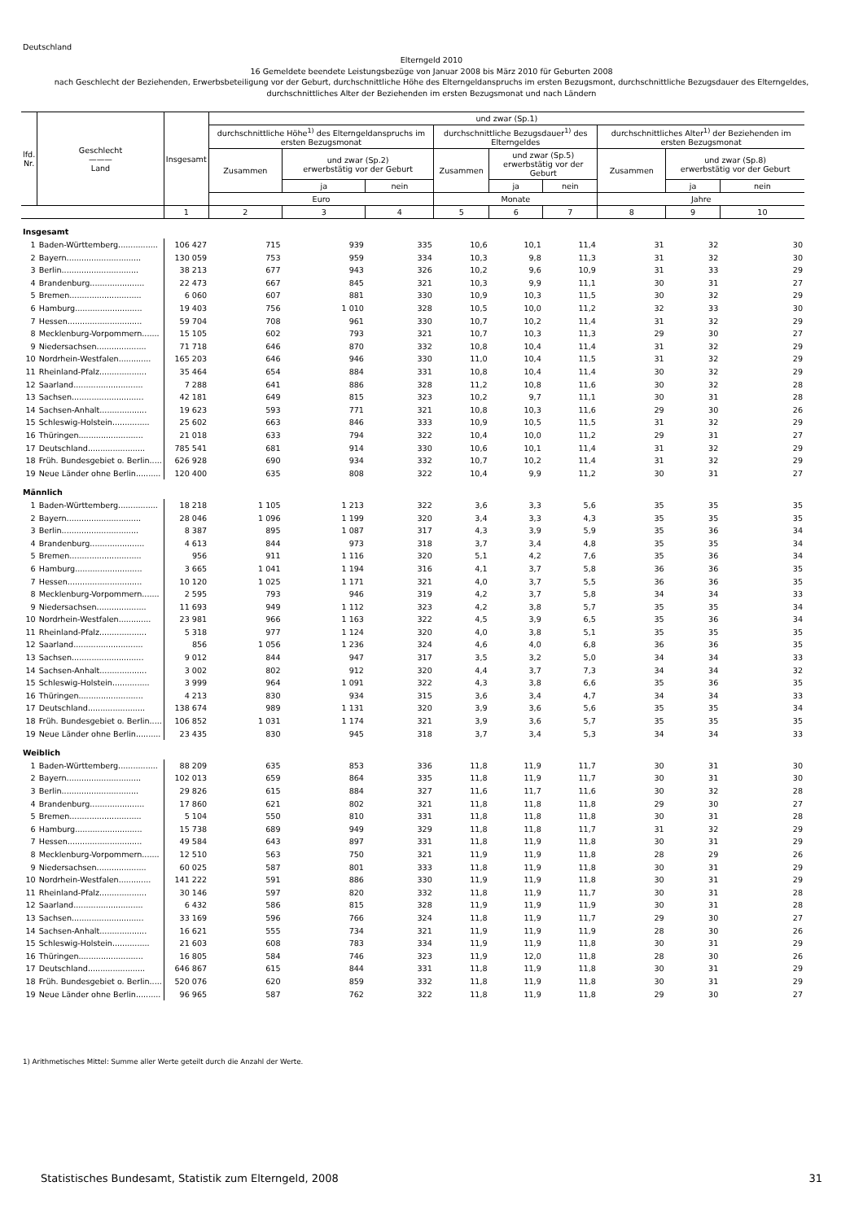Deutschland
Elterngeld 2010
16 Gemeldete beendete Leistungsbezüge von Januar 2008 bis März 2010 für Geburten 2008
nach Geschlecht der Beziehenden, Erwerbsbeteiligung vor der Geburt, durchschnittliche Höhe des Elterngeldanspruchs im ersten Bezugsmont, durchschnittliche Bezugsdauer des Elterngeldes,
durchschnittliches Alter der Beziehenden im ersten Bezugsmonat und nach Ländern
| lfd. Nr. | Geschlecht ——— Land | Insgesamt | und zwar (Sp.1) | | | | | | | | |
| --- | --- | --- | --- | --- | --- | --- | --- | --- | --- | --- | --- |
| | | | durchschnittliche Höhe<sup>1)</sup> des Elterngeldanspruchs im ersten Bezugsmonat | | | durchschnittliche Bezugsdauer<sup>1)</sup> des Elterngeldes | | | durchschnittliches Alter<sup>1)</sup> der Beziehenden im ersten Bezugsmonat | | |
| | | | Zusammen | und zwar (Sp.2) erwerbstätig vor der Geburt | | Zusammen | und zwar (Sp.5) erwerbstätig vor der Geburt | | Zusammen | und zwar (Sp.8) erwerbstätig vor der Geburt | |
| | | | | ja | nein | | ja | nein | | ja | nein |
| | | | Euro | | | Monate | | | Jahre | | |
| | | 1 | 2 | 3 | 4 | 5 | 6 | 7 | 8 | 9 | 10 |
| Insgesamt | | | | | | | | | | | |
| 1 | Baden-Württemberg................ | 106 427 | 715 | 939 | 335 | 10,6 | 10,1 | 11,4 | 31 | 32 | 30 |
| 2 | Bayern.............................. | 130 059 | 753 | 959 | 334 | 10,3 | 9,8 | 11,3 | 31 | 32 | 30 |
| 3 | Berlin............................... | 38 213 | 677 | 943 | 326 | 10,2 | 9,6 | 10,9 | 31 | 33 | 29 |
| 4 | Brandenburg...................... | 22 473 | 667 | 845 | 321 | 10,3 | 9,9 | 11,1 | 30 | 31 | 27 |
| 5 | Bremen............................. | 6 060 | 607 | 881 | 330 | 10,9 | 10,3 | 11,5 | 30 | 32 | 29 |
| 6 | Hamburg........................... | 19 403 | 756 | 1 010 | 328 | 10,5 | 10,0 | 11,2 | 32 | 33 | 30 |
| 7 | Hessen.............................. | 59 704 | 708 | 961 | 330 | 10,7 | 10,2 | 11,4 | 31 | 32 | 29 |
| 8 | Mecklenburg-Vorpommern....... | 15 105 | 602 | 793 | 321 | 10,7 | 10,3 | 11,3 | 29 | 30 | 27 |
| 9 | Niedersachsen.................... | 71 718 | 646 | 870 | 332 | 10,8 | 10,4 | 11,4 | 31 | 32 | 29 |
| 10 | Nordrhein-Westfalen............. | 165 203 | 646 | 946 | 330 | 11,0 | 10,4 | 11,5 | 31 | 32 | 29 |
| 11 | Rheinland-Pfalz................... | 35 464 | 654 | 884 | 331 | 10,8 | 10,4 | 11,4 | 30 | 32 | 29 |
| 12 | Saarland............................ | 7 288 | 641 | 886 | 328 | 11,2 | 10,8 | 11,6 | 30 | 32 | 28 |
| 13 | Sachsen............................. | 42 181 | 649 | 815 | 323 | 10,2 | 9,7 | 11,1 | 30 | 31 | 28 |
| 14 | Sachsen-Anhalt................... | 19 623 | 593 | 771 | 321 | 10,8 | 10,3 | 11,6 | 29 | 30 | 26 |
| 15 | Schleswig-Holstein............... | 25 602 | 663 | 846 | 333 | 10,9 | 10,5 | 11,5 | 31 | 32 | 29 |
| 16 | Thüringen.......................... | 21 018 | 633 | 794 | 322 | 10,4 | 10,0 | 11,2 | 29 | 31 | 27 |
| 17 | Deutschland....................... | 785 541 | 681 | 914 | 330 | 10,6 | 10,1 | 11,4 | 31 | 32 | 29 |
| 18 | Früh. Bundesgebiet o. Berlin..... | 626 928 | 690 | 934 | 332 | 10,7 | 10,2 | 11,4 | 31 | 32 | 29 |
| 19 | Neue Länder ohne Berlin.......... | 120 400 | 635 | 808 | 322 | 10,4 | 9,9 | 11,2 | 30 | 31 | 27 |
| Männlich | | | | | | | | | | | |
| 1 | Baden-Württemberg................ | 18 218 | 1 105 | 1 213 | 322 | 3,6 | 3,3 | 5,6 | 35 | 35 | 35 |
| 2 | Bayern.............................. | 28 046 | 1 096 | 1 199 | 320 | 3,4 | 3,3 | 4,3 | 35 | 35 | 35 |
| 3 | Berlin............................... | 8 387 | 895 | 1 087 | 317 | 4,3 | 3,9 | 5,9 | 35 | 36 | 34 |
| 4 | Brandenburg...................... | 4 613 | 844 | 973 | 318 | 3,7 | 3,4 | 4,8 | 35 | 35 | 34 |
| 5 | Bremen............................. | 956 | 911 | 1 116 | 320 | 5,1 | 4,2 | 7,6 | 35 | 36 | 34 |
| 6 | Hamburg........................... | 3 665 | 1 041 | 1 194 | 316 | 4,1 | 3,7 | 5,8 | 36 | 36 | 35 |
| 7 | Hessen.............................. | 10 120 | 1 025 | 1 171 | 321 | 4,0 | 3,7 | 5,5 | 36 | 36 | 35 |
| 8 | Mecklenburg-Vorpommern....... | 2 595 | 793 | 946 | 319 | 4,2 | 3,7 | 5,8 | 34 | 34 | 33 |
| 9 | Niedersachsen.................... | 11 693 | 949 | 1 112 | 323 | 4,2 | 3,8 | 5,7 | 35 | 35 | 34 |
| 10 | Nordrhein-Westfalen............. | 23 981 | 966 | 1 163 | 322 | 4,5 | 3,9 | 6,5 | 35 | 36 | 34 |
| 11 | Rheinland-Pfalz................... | 5 318 | 977 | 1 124 | 320 | 4,0 | 3,8 | 5,1 | 35 | 35 | 35 |
| 12 | Saarland............................ | 856 | 1 056 | 1 236 | 324 | 4,6 | 4,0 | 6,8 | 36 | 36 | 35 |
| 13 | Sachsen............................. | 9 012 | 844 | 947 | 317 | 3,5 | 3,2 | 5,0 | 34 | 34 | 33 |
| 14 | Sachsen-Anhalt................... | 3 002 | 802 | 912 | 320 | 4,4 | 3,7 | 7,3 | 34 | 34 | 32 |
| 15 | Schleswig-Holstein............... | 3 999 | 964 | 1 091 | 322 | 4,3 | 3,8 | 6,6 | 35 | 36 | 35 |
| 16 | Thüringen.......................... | 4 213 | 830 | 934 | 315 | 3,6 | 3,4 | 4,7 | 34 | 34 | 33 |
| 17 | Deutschland....................... | 138 674 | 989 | 1 131 | 320 | 3,9 | 3,6 | 5,6 | 35 | 35 | 34 |
| 18 | Früh. Bundesgebiet o. Berlin..... | 106 852 | 1 031 | 1 174 | 321 | 3,9 | 3,6 | 5,7 | 35 | 35 | 35 |
| 19 | Neue Länder ohne Berlin.......... | 23 435 | 830 | 945 | 318 | 3,7 | 3,4 | 5,3 | 34 | 34 | 33 |
| Weiblich | | | | | | | | | | | |
| 1 | Baden-Württemberg................ | 88 209 | 635 | 853 | 336 | 11,8 | 11,9 | 11,7 | 30 | 31 | 30 |
| 2 | Bayern.............................. | 102 013 | 659 | 864 | 335 | 11,8 | 11,9 | 11,7 | 30 | 31 | 30 |
| 3 | Berlin............................... | 29 826 | 615 | 884 | 327 | 11,6 | 11,7 | 11,6 | 30 | 32 | 28 |
| 4 | Brandenburg...................... | 17 860 | 621 | 802 | 321 | 11,8 | 11,8 | 11,8 | 29 | 30 | 27 |
| 5 | Bremen............................. | 5 104 | 550 | 810 | 331 | 11,8 | 11,8 | 11,8 | 30 | 31 | 28 |
| 6 | Hamburg........................... | 15 738 | 689 | 949 | 329 | 11,8 | 11,8 | 11,7 | 31 | 32 | 29 |
| 7 | Hessen.............................. | 49 584 | 643 | 897 | 331 | 11,8 | 11,9 | 11,8 | 30 | 31 | 29 |
| 8 | Mecklenburg-Vorpommern....... | 12 510 | 563 | 750 | 321 | 11,9 | 11,9 | 11,8 | 28 | 29 | 26 |
| 9 | Niedersachsen.................... | 60 025 | 587 | 801 | 333 | 11,8 | 11,9 | 11,8 | 30 | 31 | 29 |
| 10 | Nordrhein-Westfalen............. | 141 222 | 591 | 886 | 330 | 11,9 | 11,9 | 11,8 | 30 | 31 | 29 |
| 11 | Rheinland-Pfalz................... | 30 146 | 597 | 820 | 332 | 11,8 | 11,9 | 11,7 | 30 | 31 | 28 |
| 12 | Saarland............................ | 6 432 | 586 | 815 | 328 | 11,9 | 11,9 | 11,9 | 30 | 31 | 28 |
| 13 | Sachsen............................. | 33 169 | 596 | 766 | 324 | 11,8 | 11,9 | 11,7 | 29 | 30 | 27 |
| 14 | Sachsen-Anhalt................... | 16 621 | 555 | 734 | 321 | 11,9 | 11,9 | 11,9 | 28 | 30 | 26 |
| 15 | Schleswig-Holstein............... | 21 603 | 608 | 783 | 334 | 11,9 | 11,9 | 11,8 | 30 | 31 | 29 |
| 16 | Thüringen.......................... | 16 805 | 584 | 746 | 323 | 11,9 | 12,0 | 11,8 | 28 | 30 | 26 |
| 17 | Deutschland....................... | 646 867 | 615 | 844 | 331 | 11,8 | 11,9 | 11,8 | 30 | 31 | 29 |
| 18 | Früh. Bundesgebiet o. Berlin..... | 520 076 | 620 | 859 | 332 | 11,8 | 11,9 | 11,8 | 30 | 31 | 29 |
| 19 | Neue Länder ohne Berlin.......... | 96 965 | 587 | 762 | 322 | 11,8 | 11,9 | 11,8 | 29 | 30 | 27 |
1) Arithmetisches Mittel: Summe aller Werte geteilt durch die Anzahl der Werte.
Statistisches Bundesamt, Statistik zum Elterngeld, 2008 31